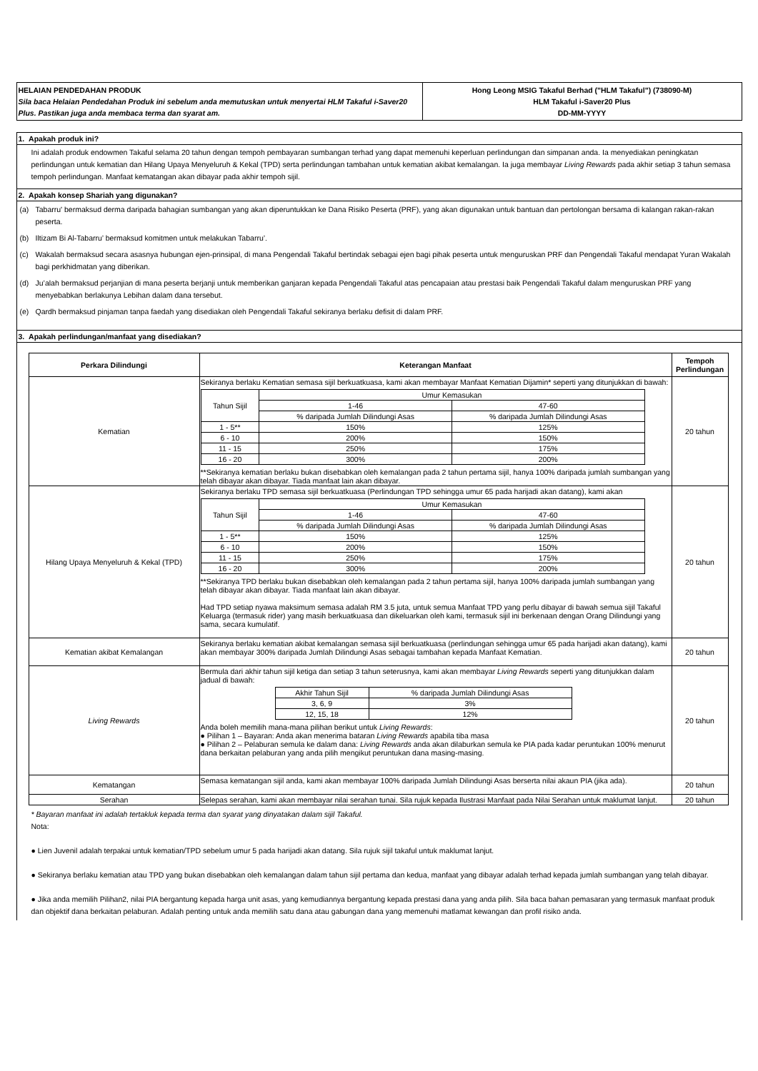HELAIAN PENDEDAHAN PRODUK
Sila baca Helaian Pendedahan Produk ini sebelum anda memutuskan untuk menyertai HLM Takaful i-Saver20 Plus. Pastikan juga anda membaca terma dan syarat am.
Hong Leong MSIG Takaful Berhad ("HLM Takaful") (738090-M)
HLM Takaful i-Saver20 Plus
DD-MM-YYYY
1. Apakah produk ini?
Ini adalah produk endowmen Takaful selama 20 tahun dengan tempoh pembayaran sumbangan terhad yang dapat memenuhi keperluan perlindungan dan simpanan anda. Ia menyediakan peningkatan perlindungan untuk kematian dan Hilang Upaya Menyeluruh & Kekal (TPD) serta perlindungan tambahan untuk kematian akibat kemalangan. Ia juga membayar Living Rewards pada akhir setiap 3 tahun semasa tempoh perlindungan. Manfaat kematangan akan dibayar pada akhir tempoh sijil.
2. Apakah konsep Shariah yang digunakan?
(a) Tabarru' bermaksud derma daripada bahagian sumbangan yang akan diperuntukkan ke Dana Risiko Peserta (PRF), yang akan digunakan untuk bantuan dan pertolongan bersama di kalangan rakan-rakan peserta.
(b) Iltizam Bi Al-Tabarru’ bermaksud komitmen untuk melakukan Tabarru’.
(c) Wakalah bermaksud secara asasnya hubungan ejen-prinsipal, di mana Pengendali Takaful bertindak sebagai ejen bagi pihak peserta untuk menguruskan PRF dan Pengendali Takaful mendapat Yuran Wakalah bagi perkhidmatan yang diberikan.
(d) Ju’alah bermaksud perjanjian di mana peserta berjanji untuk memberikan ganjaran kepada Pengendali Takaful atas pencapaian atau prestasi baik Pengendali Takaful dalam menguruskan PRF yang menyebabkan berlakunya Lebihan dalam dana tersebut.
(e) Qardh bermaksud pinjaman tanpa faedah yang disediakan oleh Pengendali Takaful sekiranya berlaku defisit di dalam PRF.
3. Apakah perlindungan/manfaat yang disediakan?
| Perkara Dilindungi | Keterangan Manfaat | Tempoh Perlindungan |
| --- | --- | --- |
| Kematian | Sekiranya berlaku Kematian semasa sijil berkuatkuasa, kami akan membayar Manfaat Kematian Dijamin* seperti yang ditunjukkan di bawah: / Tahun Sijil / Umur Kemasukan / / / / 1-46 / 47-60 / / / % daripada Jumlah Dilindungi Asas / % daripada Jumlah Dilindungi Asas / / 1 - 5** / 150% / 125% / / 6 - 10 / 200% / 150% / / 11 - 15 / 250% / 175% / / 16 - 20 / 300% / 200% / **Sekiranya kematian berlaku bukan disebabkan oleh kemalangan pada 2 tahun pertama sijil, hanya 100% daripada jumlah sumbangan yang telah dibayar akan dibayar. Tiada manfaat lain akan dibayar. | 20 tahun |
| Hilang Upaya Menyeluruh & Kekal (TPD) | Sekiranya berlaku TPD semasa sijil berkuatkuasa (Perlindungan TPD sehingga umur 65 pada harijadi akan datang), kami akan / Tahun Sijil / Umur Kemasukan / / / / 1-46 / 47-60 / / / % daripada Jumlah Dilindungi Asas / % daripada Jumlah Dilindungi Asas / / 1 - 5** / 150% / 125% / / 6 - 10 / 200% / 150% / / 11 - 15 / 250% / 175% / / 16 - 20 / 300% / 200% / **Sekiranya TPD berlaku bukan disebabkan oleh kemalangan pada 2 tahun pertama sijil, hanya 100% daripada jumlah sumbangan yang telah dibayar akan dibayar. Tiada manfaat lain akan dibayar. Had TPD setiap nyawa maksimum semasa adalah RM 3.5 juta, untuk semua Manfaat TPD yang perlu dibayar di bawah semua sijil Takaful Keluarga (termasuk rider) yang masih berkuatkuasa dan dikeluarkan oleh kami, termasuk sijil ini berkenaan dengan Orang Dilindungi yang sama, secara kumulatif. | 20 tahun |
| Kematian akibat Kemalangan | Sekiranya berlaku kematian akibat kemalangan semasa sijil berkuatkuasa (perlindungan sehingga umur 65 pada harijadi akan datang), kami akan membayar 300% daripada Jumlah Dilindungi Asas sebagai tambahan kepada Manfaat Kematian. | 20 tahun |
| Living Rewards | Bermula dari akhir tahun sijil ketiga dan setiap 3 tahun seterusnya, kami akan membayar Living Rewards seperti yang ditunjukkan dalam jadual di bawah: / Akhir Tahun Sijil / % daripada Jumlah Dilindungi Asas / / 3, 6, 9 / 3% / / 12, 15, 18 / 12% / Anda boleh memilih mana-mana pilihan berikut untuk Living Rewards : ● Pilihan 1 – Bayaran: Anda akan menerima bataran Living Rewards apabila tiba masa ● Pilihan 2 – Pelaburan semula ke dalam dana: Living Rewards anda akan dilaburkan semula ke PIA pada kadar peruntukan 100% menurut dana berkaitan pelaburan yang anda pilih mengikut peruntukan dana masing-masing. | 20 tahun |
| Kematangan | Semasa kematangan sijil anda, kami akan membayar 100% daripada Jumlah Dilindungi Asas berserta nilai akaun PIA (jika ada). | 20 tahun |
| Serahan | Selepas serahan, kami akan membayar nilai serahan tunai. Sila rujuk kepada Ilustrasi Manfaat pada Nilai Serahan untuk maklumat lanjut. | 20 tahun |
* Bayaran manfaat ini adalah tertakluk kepada terma dan syarat yang dinyatakan dalam sijil Takaful.
Nota:
● Lien Juvenil adalah terpakai untuk kematian/TPD sebelum umur 5 pada harijadi akan datang. Sila rujuk sijil takaful untuk maklumat lanjut.
● Sekiranya berlaku kematian atau TPD yang bukan disebabkan oleh kemalangan dalam tahun sijil pertama dan kedua, manfaat yang dibayar adalah terhad kepada jumlah sumbangan yang telah dibayar.
● Jika anda memilih Pilihan2, nilai PIA bergantung kepada harga unit asas, yang kemudiannya bergantung kepada prestasi dana yang anda pilih. Sila baca bahan pemasaran yang termasuk manfaat produk dan objektif dana berkaitan pelaburan. Adalah penting untuk anda memilih satu dana atau gabungan dana yang memenuhi matlamat kewangan dan profil risiko anda.